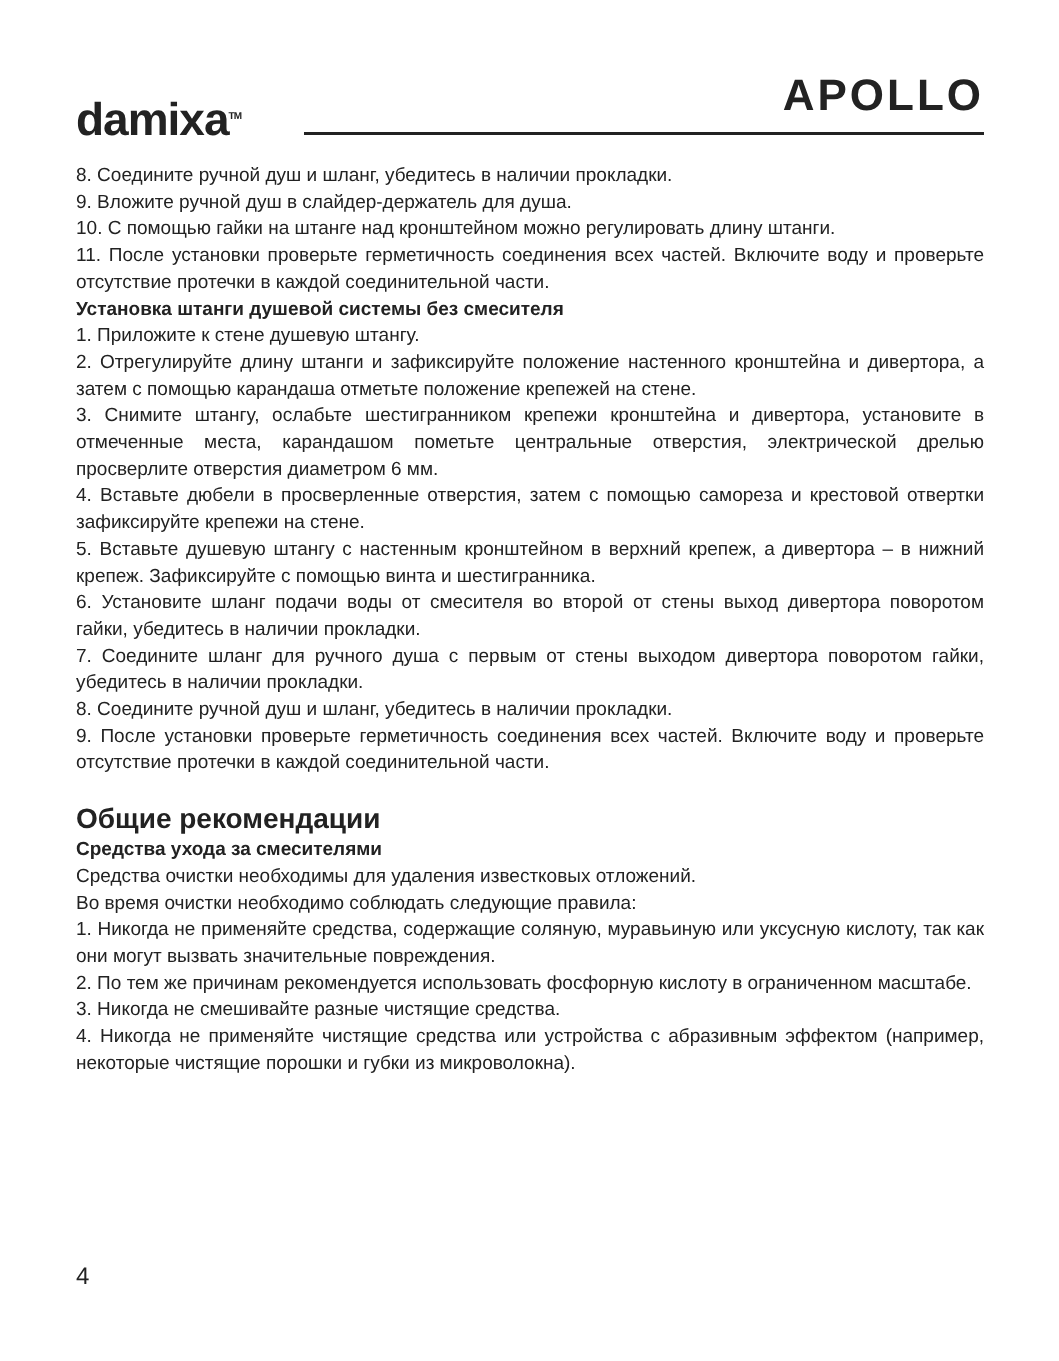damixa<sup>TM</sup> APOLLO
8. Соедините ручной душ и шланг, убедитесь в наличии прокладки.
9. Вложите ручной душ в слайдер-держатель для душа.
10. С помощью гайки на штанге над кронштейном можно регулировать длину штанги.
11. После установки проверьте герметичность соединения всех частей. Включите воду и проверьте отсутствие протечки в каждой соединительной части.
Установка штанги душевой системы без смесителя
1. Приложите к стене душевую штангу.
2. Отрегулируйте длину штанги и зафиксируйте положение настенного кронштейна и дивертора, а затем с помощью карандаша отметьте положение крепежей на стене.
3. Снимите штангу, ослабьте шестигранником крепежи кронштейна и дивертора, установите в отмеченные места, карандашом пометьте центральные отверстия, электрической дрелью просверлите отверстия диаметром 6 мм.
4. Вставьте дюбели в просверленные отверстия, затем с помощью самореза и крестовой отвертки зафиксируйте крепежи на стене.
5. Вставьте душевую штангу с настенным кронштейном в верхний крепеж, а дивертора – в нижний крепеж. Зафиксируйте с помощью винта и шестигранника.
6. Установите шланг подачи воды от смесителя во второй от стены выход дивертора поворотом гайки, убедитесь в наличии прокладки.
7. Соедините шланг для ручного душа с первым от стены выходом дивертора поворотом гайки, убедитесь в наличии прокладки.
8. Соедините ручной душ и шланг, убедитесь в наличии прокладки.
9. После установки проверьте герметичность соединения всех частей. Включите воду и проверьте отсутствие протечки в каждой соединительной части.
Общие рекомендации
Средства ухода за смесителями
Средства очистки необходимы для удаления известковых отложений.
Во время очистки необходимо соблюдать следующие правила:
1. Никогда не применяйте средства, содержащие соляную, муравьиную или уксусную кислоту, так как они могут вызвать значительные повреждения.
2. По тем же причинам рекомендуется использовать фосфорную кислоту в ограниченном масштабе.
3. Никогда не смешивайте разные чистящие средства.
4. Никогда не применяйте чистящие средства или устройства с абразивным эффектом (например, некоторые чистящие порошки и губки из микроволокна).
4